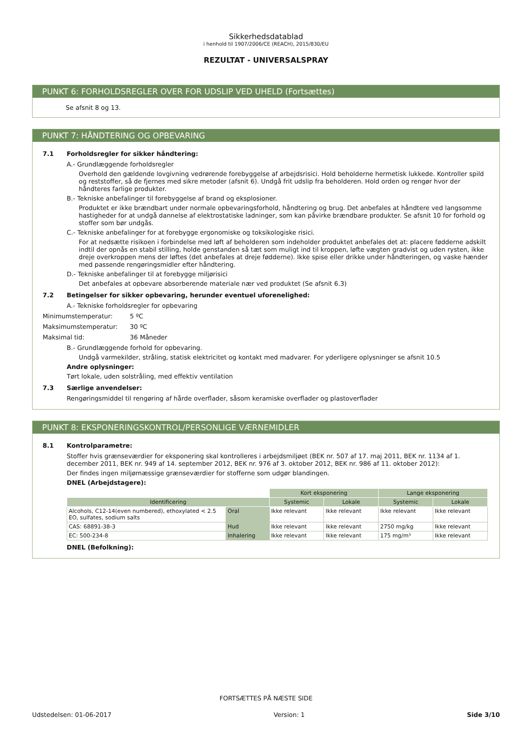Sikkerhedsdatablad
i henhold til 1907/2006/CE (REACH), 2015/830/EU
REZULTAT - UNIVERSALSPRAY
PUNKT 6: FORHOLDSREGLER OVER FOR UDSLIP VED UHELD (Fortsættes)
Se afsnit 8 og 13.
PUNKT 7: HÅNDTERING OG OPBEVARING
7.1 Forholdsregler for sikker håndtering:
A.- Grundlæggende forholdsregler
Overhold den gældende lovgivning vedrørende forebyggelse af arbejdsrisici. Hold beholderne hermetisk lukkede. Kontroller spild og reststoffer, så de fjernes med sikre metoder (afsnit 6). Undgå frit udslip fra beholderen. Hold orden og rengør hvor der håndteres farlige produkter.
B.- Tekniske anbefalinger til forebyggelse af brand og eksplosioner.
Produktet er ikke brændbart under normale opbevaringsforhold, håndtering og brug. Det anbefales at håndtere ved langsomme hastigheder for at undgå dannelse af elektrostatiske ladninger, som kan påvirke brændbare produkter. Se afsnit 10 for forhold og stoffer som bør undgås.
C.- Tekniske anbefalinger for at forebygge ergonomiske og toksikologiske risici.
For at nedsætte risikoen i forbindelse med løft af beholderen som indeholder produktet anbefales det at: placere fødderne adskilt indtil der opnås en stabil stilling, holde genstanden så tæt som muligt ind til kroppen, løfte vægten gradvist og uden rysten, ikke dreje overkroppen mens der løftes (det anbefales at dreje fødderne). Ikke spise eller drikke under håndteringen, og vaske hænder med passende rengøringsmidler efter håndtering.
D.- Tekniske anbefalinger til at forebygge miljørisici
Det anbefales at opbevare absorberende materiale nær ved produktet (Se afsnit 6.3)
7.2 Betingelser for sikker opbevaring, herunder eventuel uforenelighed:
A.- Tekniske forholdsregler for opbevaring
Minimumstemperatur: 5 ºC
Maksimumstemperatur: 30 ºC
Maksimal tid: 36 Måneder
B.- Grundlæggende forhold for opbevaring.
Undgå varmekilder, stråling, statisk elektricitet og kontakt med madvarer. For yderligere oplysninger se afsnit 10.5
Andre oplysninger:
Tørt lokale, uden solstråling, med effektiv ventilation
7.3 Særlige anvendelser:
Rengøringsmiddel til rengøring af hårde overflader, såsom keramiske overflader og plastoverflader
PUNKT 8: EKSPONERINGSKONTROL/PERSONLIGE VÆRNEMIDLER
8.1 Kontrolparametre:
Stoffer hvis grænseværdier for eksponering skal kontrolleres i arbejdsmiljøet (BEK nr. 507 af 17. maj 2011, BEK nr. 1134 af 1. december 2011, BEK nr. 949 af 14. september 2012, BEK nr. 976 af 3. oktober 2012, BEK nr. 986 af 11. oktober 2012):
Der findes ingen miljømæssige grænseværdier for stofferne som udgør blandingen.
DNEL (Arbejdstagere):
| | | Kort eksponering | | Lange eksponering | |
| Identificering | | Systemic | Lokale | Systemic | Lokale |
| Alcohols, C12-14(even numbered), ethoxylated < 2.5 EO, sulfates, sodium salts | Oral | Ikke relevant | Ikke relevant | Ikke relevant | Ikke relevant |
| CAS: 68891-38-3 | Hud | Ikke relevant | Ikke relevant | 2750 mg/kg | Ikke relevant |
| EC: 500-234-8 | Inhalering | Ikke relevant | Ikke relevant | 175 mg/m³ | Ikke relevant |
DNEL (Befolkning):
FORTSÆTTES PÅ NÆSTE SIDE
Udstedelsen: 01-06-2017 Version: 1 Side 3/10